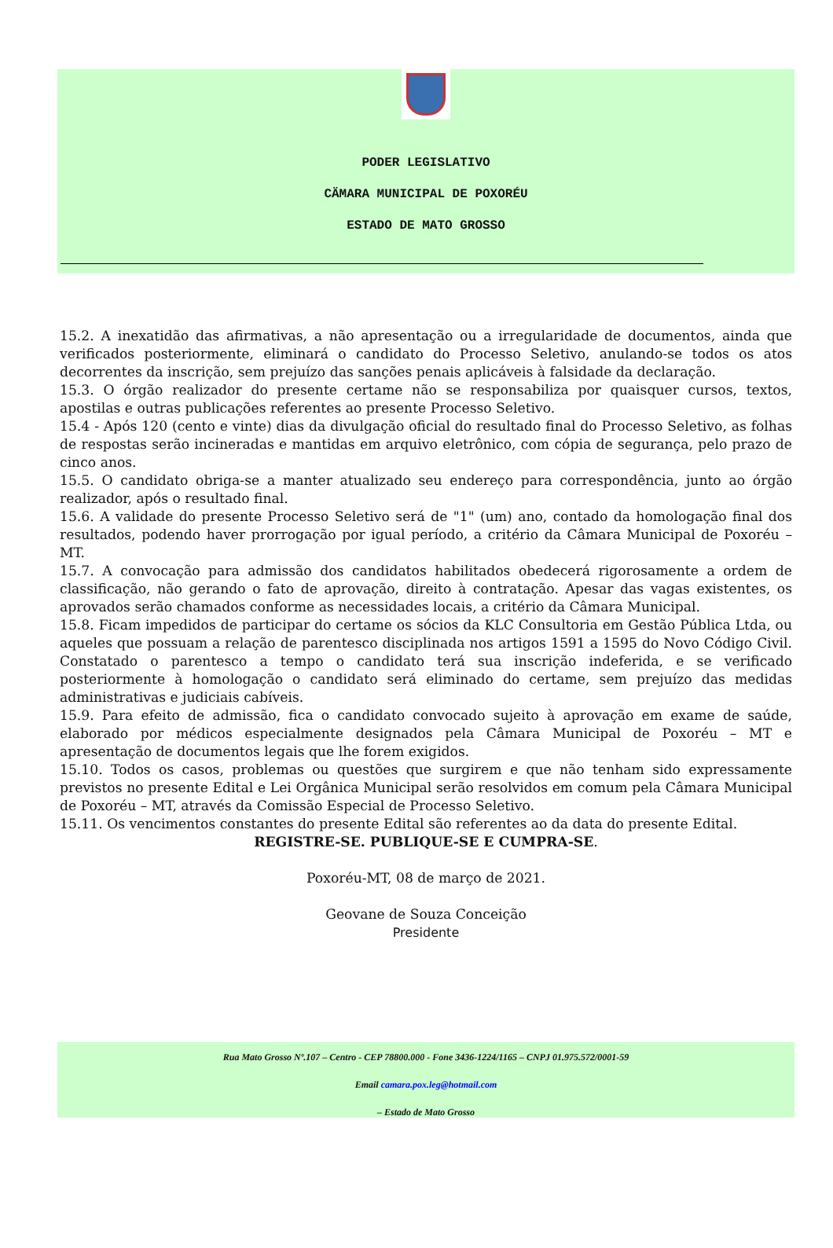PODER LEGISLATIVO
CÄMARA MUNICIPAL DE POXORÉU
ESTADO DE MATO GROSSO
15.2. A inexatidão das afirmativas, a não apresentação ou a irregularidade de documentos, ainda que verificados posteriormente, eliminará o candidato do Processo Seletivo, anulando-se todos os atos decorrentes da inscrição, sem prejuízo das sanções penais aplicáveis à falsidade da declaração.
15.3. O órgão realizador do presente certame não se responsabiliza por quaisquer cursos, textos, apostilas e outras publicações referentes ao presente Processo Seletivo.
15.4 - Após 120 (cento e vinte) dias da divulgação oficial do resultado final do Processo Seletivo, as folhas de respostas serão incineradas e mantidas em arquivo eletrônico, com cópia de segurança, pelo prazo de cinco anos.
15.5. O candidato obriga-se a manter atualizado seu endereço para correspondência, junto ao órgão realizador, após o resultado final.
15.6. A validade do presente Processo Seletivo será de "1" (um) ano, contado da homologação final dos resultados, podendo haver prorrogação por igual período, a critério da Câmara Municipal de Poxoréu – MT.
15.7. A convocação para admissão dos candidatos habilitados obedecerá rigorosamente a ordem de classificação, não gerando o fato de aprovação, direito à contratação. Apesar das vagas existentes, os aprovados serão chamados conforme as necessidades locais, a critério da Câmara Municipal.
15.8. Ficam impedidos de participar do certame os sócios da KLC Consultoria em Gestão Pública Ltda, ou aqueles que possuam a relação de parentesco disciplinada nos artigos 1591 a 1595 do Novo Código Civil. Constatado o parentesco a tempo o candidato terá sua inscrição indeferida, e se verificado posteriormente à homologação o candidato será eliminado do certame, sem prejuízo das medidas administrativas e judiciais cabíveis.
15.9. Para efeito de admissão, fica o candidato convocado sujeito à aprovação em exame de saúde, elaborado por médicos especialmente designados pela Câmara Municipal de Poxoréu – MT e apresentação de documentos legais que lhe forem exigidos.
15.10. Todos os casos, problemas ou questões que surgirem e que não tenham sido expressamente previstos no presente Edital e Lei Orgânica Municipal serão resolvidos em comum pela Câmara Municipal de Poxoréu – MT, através da Comissão Especial de Processo Seletivo.
15.11. Os vencimentos constantes do presente Edital são referentes ao da data do presente Edital.
REGISTRE-SE. PUBLIQUE-SE E CUMPRA-SE.
Poxoréu-MT, 08 de março de 2021.
Geovane de Souza Conceição
Presidente
Rua Mato Grosso Nº.107 – Centro - CEP 78800.000 - Fone 3436-1224/1165 – CNPJ 01.975.572/0001-59
Email camara.pox.leg@hotmail.com
– Estado de Mato Grosso